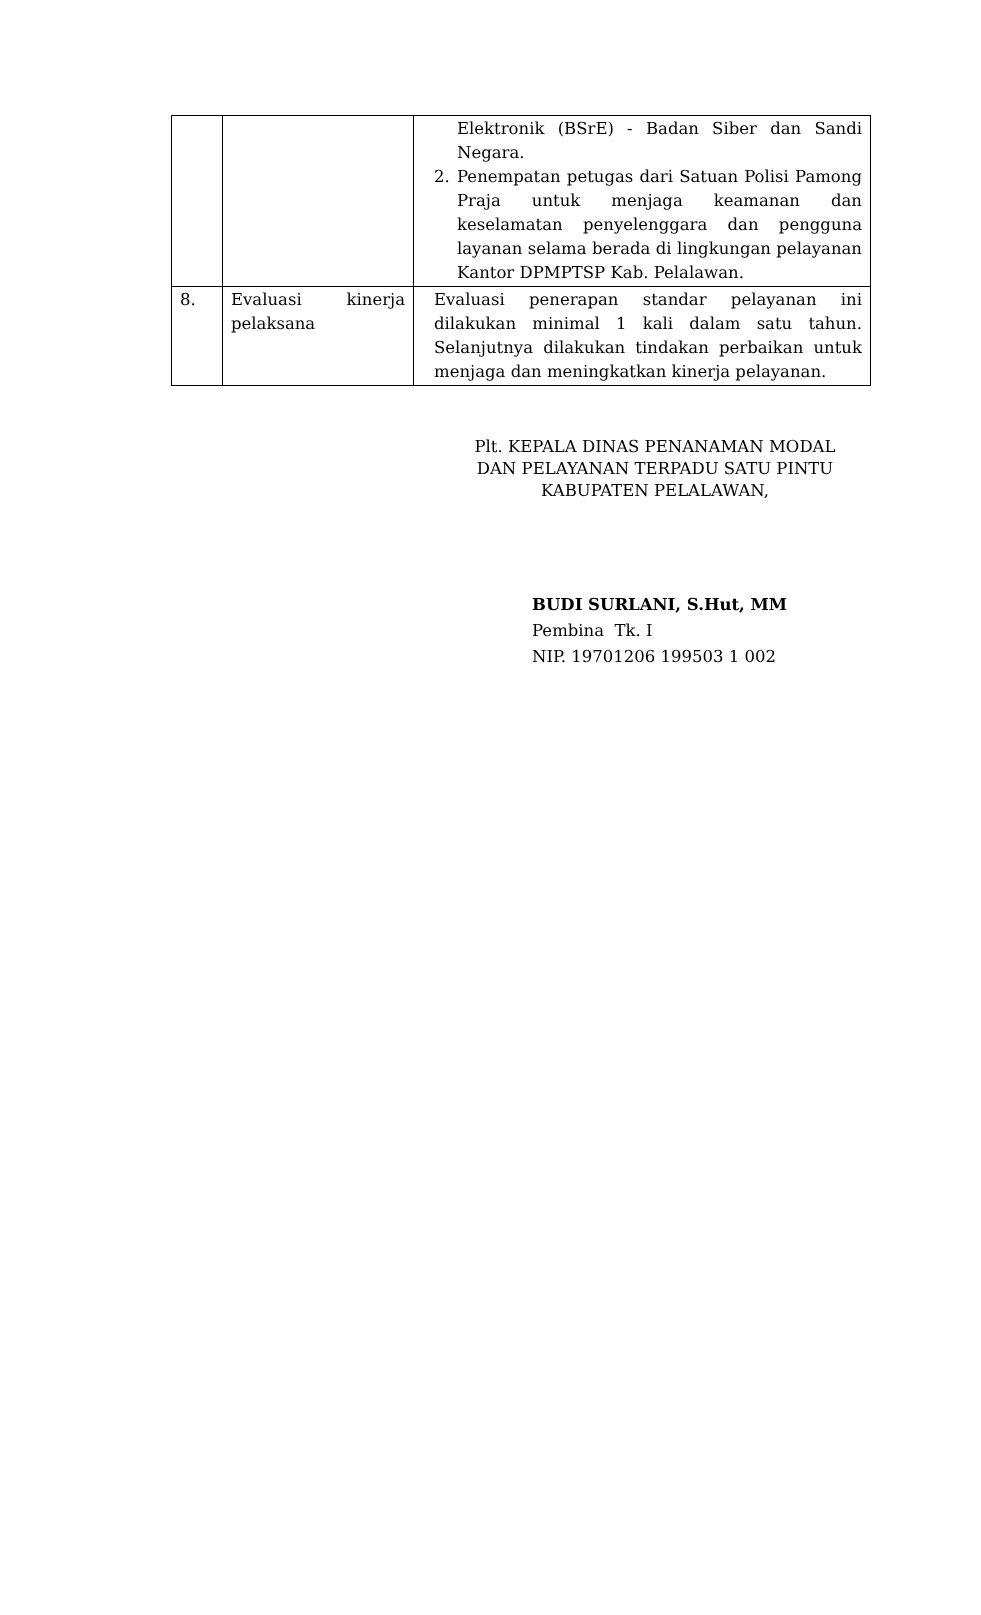| | | Elektronik (BSrE) - Badan Siber dan Sandi Negara. 2. Penempatan petugas dari Satuan Polisi Pamong Praja untuk menjaga keamanan dan keselamatan penyelenggara dan pengguna layanan selama berada di lingkungan pelayanan Kantor DPMPTSP Kab. Pelalawan. |
| 8. | Evaluasi kinerja pelaksana | Evaluasi penerapan standar pelayanan ini dilakukan minimal 1 kali dalam satu tahun. Selanjutnya dilakukan tindakan perbaikan untuk menjaga dan meningkatkan kinerja pelayanan. |
Plt. KEPALA DINAS PENANAMAN MODAL
DAN PELAYANAN TERPADU SATU PINTU
KABUPATEN PELALAWAN,
BUDI SURLANI, S.Hut, MM
Pembina Tk. I
NIP. 19701206 199503 1 002